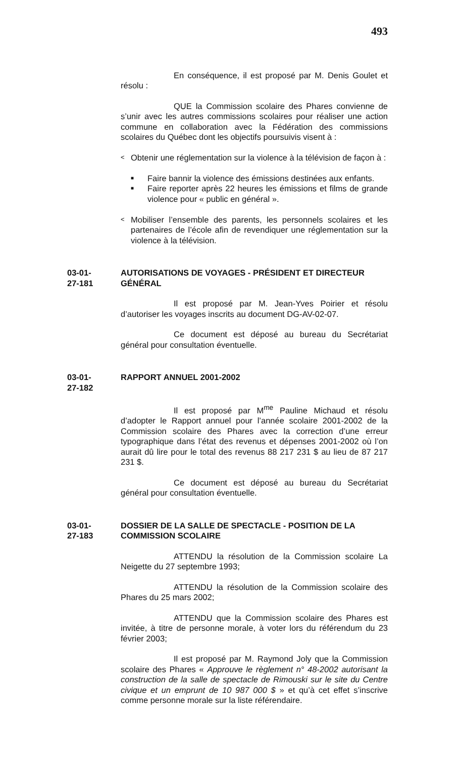493
En conséquence, il est proposé par M. Denis Goulet et résolu :
QUE la Commission scolaire des Phares convienne de s’unir avec les autres commissions scolaires pour réaliser une action commune en collaboration avec la Fédération des commissions scolaires du Québec dont les objectifs poursuivis visent à :
< Obtenir une réglementation sur la violence à la télévision de façon à :
■ Faire bannir la violence des émissions destinées aux enfants.
■ Faire reporter après 22 heures les émissions et films de grande violence pour « public en général ».
< Mobiliser l’ensemble des parents, les personnels scolaires et les partenaires de l’école afin de revendiquer une réglementation sur la violence à la télévision.
03-01-
27-181
AUTORISATIONS DE VOYAGES - PRÉSIDENT ET DIRECTEUR GÉNÉRAL
Il est proposé par M. Jean-Yves Poirier et résolu d’autoriser les voyages inscrits au document DG-AV-02-07.
Ce document est déposé au bureau du Secrétariat général pour consultation éventuelle.
03-01-
27-182
RAPPORT ANNUEL 2001-2002
Il est proposé par M<sup>me</sup> Pauline Michaud et résolu d’adopter le Rapport annuel pour l’année scolaire 2001-2002 de la Commission scolaire des Phares avec la correction d’une erreur typographique dans l’état des revenus et dépenses 2001-2002 où l’on aurait dû lire pour le total des revenus 88 217 231 $ au lieu de 87 217 231 $.
Ce document est déposé au bureau du Secrétariat général pour consultation éventuelle.
03-01-
27-183
DOSSIER DE LA SALLE DE SPECTACLE - POSITION DE LA COMMISSION SCOLAIRE
ATTENDU la résolution de la Commission scolaire La Neigette du 27 septembre 1993;
ATTENDU la résolution de la Commission scolaire des Phares du 25 mars 2002;
ATTENDU que la Commission scolaire des Phares est invitée, à titre de personne morale, à voter lors du référendum du 23 février 2003;
Il est proposé par M. Raymond Joly que la Commission scolaire des Phares « Approuve le règlement n° 48-2002 autorisant la construction de la salle de spectacle de Rimouski sur le site du Centre civique et un emprunt de 10 987 000 $ » et qu’à cet effet s’inscrive comme personne morale sur la liste référendaire.